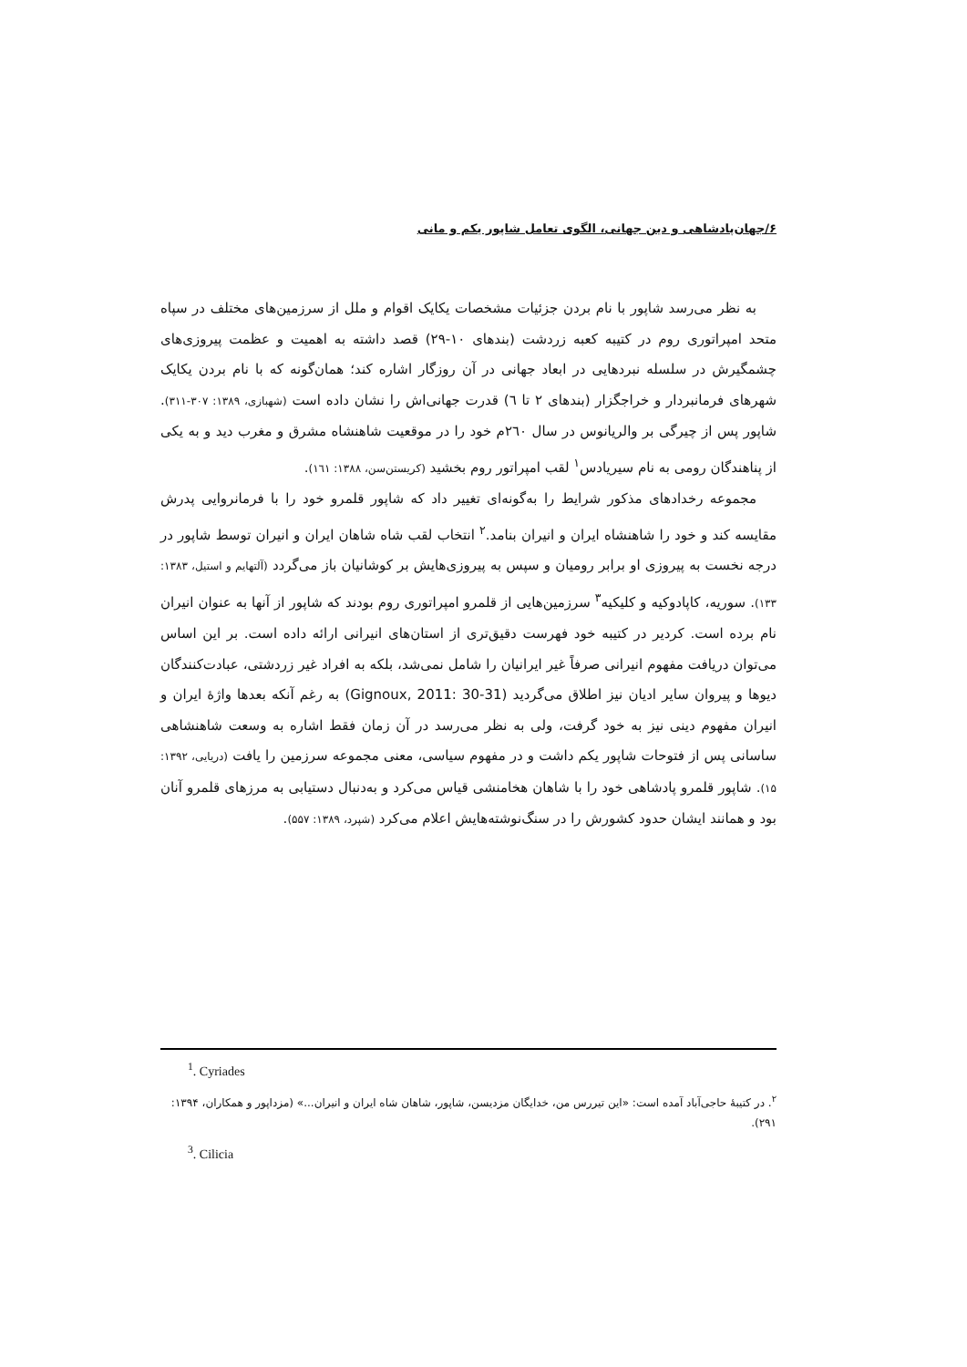۶/جهان‌پادشاهی و دین جهانی، الگوی تعامل شاپور یکم و مانی
به نظر می‌رسد شاپور با نام بردن جزئیات مشخصات یکایک اقوام و ملل از سرزمین‌های مختلف در سپاه متحد امپراتوری روم در کتیبه کعبه زردشت (بندهای ۱۰-۲۹) قصد داشته به اهمیت و عظمت پیروزی‌های چشمگیرش در سلسله نبردهایی در ابعاد جهانی در آن روزگار اشاره کند؛ همان‌گونه که با نام بردن یکایک شهرهای فرمانبردار و خراجگزار (بندهای ۲ تا ٦) قدرت جهانی‌اش را نشان داده است (شهبازی، ۱۳۸۹: ۳۰۷-۳۱۱). شاپور پس از چیرگی بر والریانوس در سال ۲٦۰م خود را در موقعیت شاهنشاه مشرق و مغرب دید و به یکی از پناهندگان رومی به نام سیریادس<sup>۱</sup> لقب امپراتور روم بخشید (کریستن‌سن، ۱۳۸۸: ۱٦۱).
مجموعه رخدادهای مذکور شرایط را به‌گونه‌ای تغییر داد که شاپور قلمرو خود را با فرمانروایی پدرش مقایسه کند و خود را شاهنشاه ایران و انیران بنامد.<sup>۲</sup> انتخاب لقب شاه شاهان ایران و انیران توسط شاپور در درجه نخست به پیروزی او برابر رومیان و سپس به پیروزی‌هایش بر کوشانیان باز می‌گردد (آلتهایم و استیل، ۱۳۸۳: ۱۳۳). سوریه، کاپادوکیه و کلیکیه<sup>۳</sup> سرزمین‌هایی از قلمرو امپراتوری روم بودند که شاپور از آنها به عنوان انیران نام برده است. کردیر در کتیبه خود فهرست دقیق‌تری از استان‌های انیرانی ارائه داده است. بر این اساس می‌توان دریافت مفهوم انیرانی صرفاً غیر ایرانیان را شامل نمی‌شد، بلکه به افراد غیر زردشتی، عبادت‌کنندگان دیوها و پیروان سایر ادیان نیز اطلاق می‌گردید (Gignoux, 2011: 30-31) به رغم آنکه بعدها واژهٔ ایران و انیران مفهوم دینی نیز به خود گرفت، ولی به نظر می‌رسد در آن زمان فقط اشاره به وسعت شاهنشاهی ساسانی پس از فتوحات شاپور یکم داشت و در مفهوم سیاسی، معنی مجموعه سرزمین را یافت (دریایی، ۱۳۹۲: ۱۵). شاپور قلمرو پادشاهی خود را با شاهان هخامنشی قیاس می‌کرد و به‌دنبال دستیابی به مرزهای قلمرو آنان بود و همانند ایشان حدود کشورش را در سنگ‌نوشته‌هایش اعلام می‌کرد (شپرد، ۱۳۸۹: ۵۵۷).
<sup>1</sup>. Cyriades
<sup>۲</sup>. در کتیبهٔ حاجی‌آباد آمده است: «این تیررس من، خدایگان مزدیسن، شاپور، شاهان شاه ایران و انیران...» (مزداپور و همکاران، ۱۳۹۴: ۲۹۱).
<sup>3</sup>. Cilicia